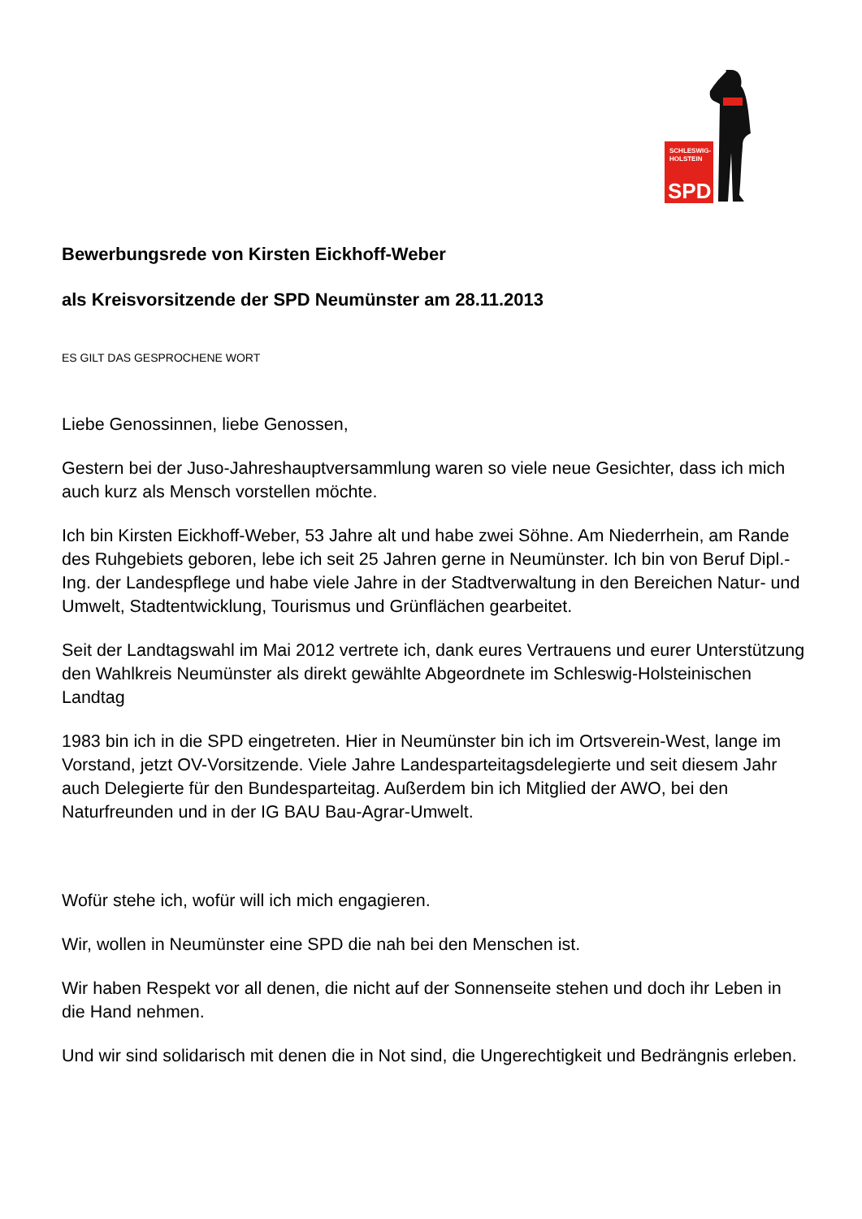SCHLESWIG-
HOLSTEIN
SPD
Bewerbungsrede von Kirsten Eickhoff-Weber
als Kreisvorsitzende der SPD Neumünster am 28.11.2013
ES GILT DAS GESPROCHENE WORT
Liebe Genossinnen, liebe Genossen,
Gestern bei der Juso-Jahreshauptversammlung waren so viele neue Gesichter, dass ich mich auch kurz als Mensch vorstellen möchte.
Ich bin Kirsten Eickhoff-Weber, 53 Jahre alt und habe zwei Söhne. Am Niederrhein, am Rande des Ruhgebiets geboren, lebe ich seit 25 Jahren gerne in Neumünster. Ich bin von Beruf Dipl.-Ing. der Landespflege und habe viele Jahre in der Stadtverwaltung in den Bereichen Natur- und Umwelt, Stadtentwicklung, Tourismus und Grünflächen gearbeitet.
Seit der Landtagswahl im Mai 2012 vertrete ich, dank eures Vertrauens und eurer Unterstützung den Wahlkreis Neumünster als direkt gewählte Abgeordnete im Schleswig-Holsteinischen Landtag
1983 bin ich in die SPD eingetreten. Hier in Neumünster bin ich im Ortsverein-West, lange im Vorstand, jetzt OV-Vorsitzende. Viele Jahre Landesparteitagsdelegierte und seit diesem Jahr auch Delegierte für den Bundesparteitag. Außerdem bin ich Mitglied der AWO, bei den Naturfreunden und in der IG BAU Bau-Agrar-Umwelt.
Wofür stehe ich, wofür will ich mich engagieren.
Wir, wollen in Neumünster eine SPD die nah bei den Menschen ist.
Wir haben Respekt vor all denen, die nicht auf der Sonnenseite stehen und doch ihr Leben in die Hand nehmen.
Und wir sind solidarisch mit denen die in Not sind, die Ungerechtigkeit und Bedrängnis erleben.